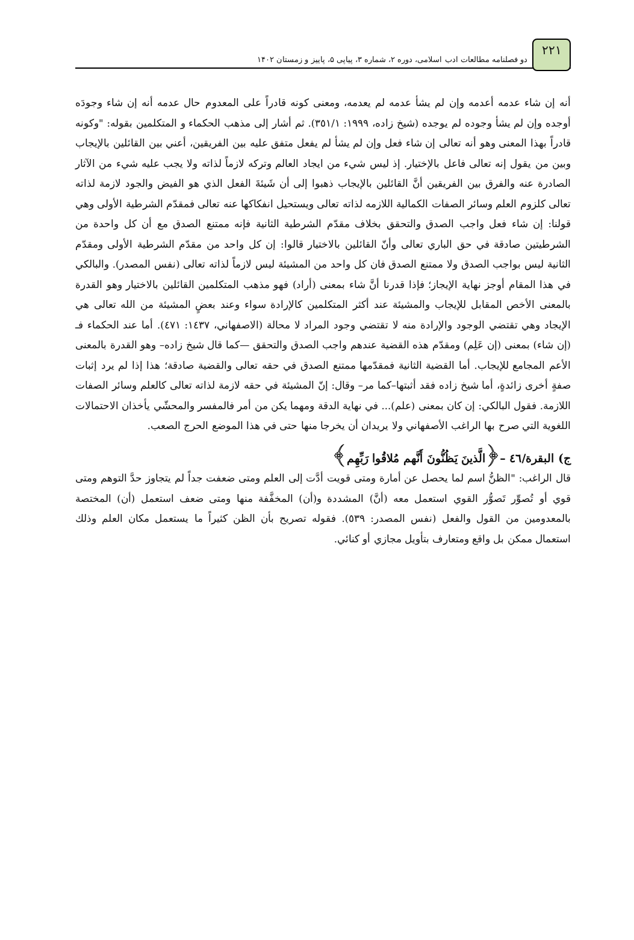۲۲۱
دو فصلنامه مطالعات ادب اسلامی، دوره ۲، شماره ۳، پیاپی ۵، پاییز و زمستان ۱۴۰۲
أنه إن شاء عدمه أعدمه وإن لم يشأ عدمه لم يعدمه، ومعنى كونه قادراً على المعدوم حال عدمه أنه إن شاء وجودَه أوجده وإن لم يشأ وجوده لم يوجده (شيخ زاده، ١٩٩٩: ٣٥١/١). ثم أشار إلى مذهب الحكماء و المتكلمين بقوله: "وكونه قادراً بهذا المعنى وهو أنه تعالى إن شاء فعل وإن لم يشأ لم يفعل متفق عليه بين الفريقين، أعني بين القائلين بالإيجاب وبين من يقول إنه تعالى فاعل بالإختيار. إذ ليس شيء من ايجاد العالم وتركه لازماً لذاته ولا يجب عليه شيء من الآثار الصادرة عنه والفرق بين الفريقين أنَّ القائلين بالإيجاب ذهبوا إلى أن شَيئةَ الفعل الذي هو الفيض والجود لازمة لذاته تعالى كلزوم العلم وسائر الصفات الكمالية اللازمه لذاته تعالى ويستحيل انفكاكها عنه تعالى فمقدّم الشرطية الأولى وهي قولنا: إن شاء فعل واجب الصدق والتحقق بخلاف مقدّم الشرطية الثانية فإنه ممتنع الصدق مع أن كل واحدة من الشرطيتين صادقة في حق الباري تعالى وأنّ القائلين بالاختيار قالوا: إن كل واحد من مقدّم الشرطية الأولى ومقدّم الثانية ليس بواجب الصدق ولا ممتنع الصدق فان كل واحد من المشيئة ليس لازماً لذاته تعالى (نفس المصدر). والبالكي في هذا المقام أوجز نهاية الإيجاز؛ فإذا قدرنا أنَّ شاء بمعنى (أراد) فهو مذهب المتكلمين القائلين بالاختيار وهو القدرة بالمعنى الأخص المقابل للإيجاب والمشيئة عند أكثر المتكلمين كالإرادة سواء وعند بعضٍ المشيئة من الله تعالى هي الإيجاد وهي تقتضي الوجود والإرادة منه لا تقتضي وجود المراد لا محالة (الاصفهاني، ١٤٣٧: ٤٧١). أما عند الحكماء فـ (إن شاء) بمعنى (إن عَلِم) ومقدّم هذه القضية عندهم واجب الصدق والتحقق —كما قال شيخ زاده– وهو القدرة بالمعنى الأعم المجامع للإيجاب. أما القضية الثانية فمقدّمها ممتنع الصدق في حقه تعالى والقضية صادقة؛ هذا إذا لم يرد إثبات صفةٍ أخرى زائدةٍ، أما شيخ زاده فقد أثبتها–كما مر– وقال: إنّ المشيئة في حقه لازمة لذاته تعالى كالعلم وسائر الصفات اللازمة. فقول البالكي: إن كان بمعنى (علم)... في نهاية الدقة ومهما يكن من أمر فالمفسر والمحشّي يأخذان الاحتمالات اللغوية التي صرح بها الراغب الأصفهاني ولا يريدان أن يخرجا منها حتى في هذا الموضع الحرج الصعب.
ج) البقرة/٤٦ –﴿الَّذينَ يَظُنُّونَ أَنَّهم مُلاقُوا رَبِّهِم﴾
قال الراغب: "الظنُّ اسم لما يحصل عن أمارة ومتى قويت أدَّت إلى العلم ومتى ضعفت جداً لم يتجاوز حدَّ التوهم ومتى قوي أو تُصوِّر تَصوُّر القوي استعمل معه (أنَّ) المشددة و(أن) المخفَّفة منها ومتى ضعف استعمل (أن) المختصة بالمعدومين من القول والفعل (نفس المصدر: ٥٣٩). فقوله تصريح بأن الظن كثيراً ما يستعمل مكان العلم وذلك استعمال ممكن بل واقع ومتعارف بتأويل مجازي أو كنائي.